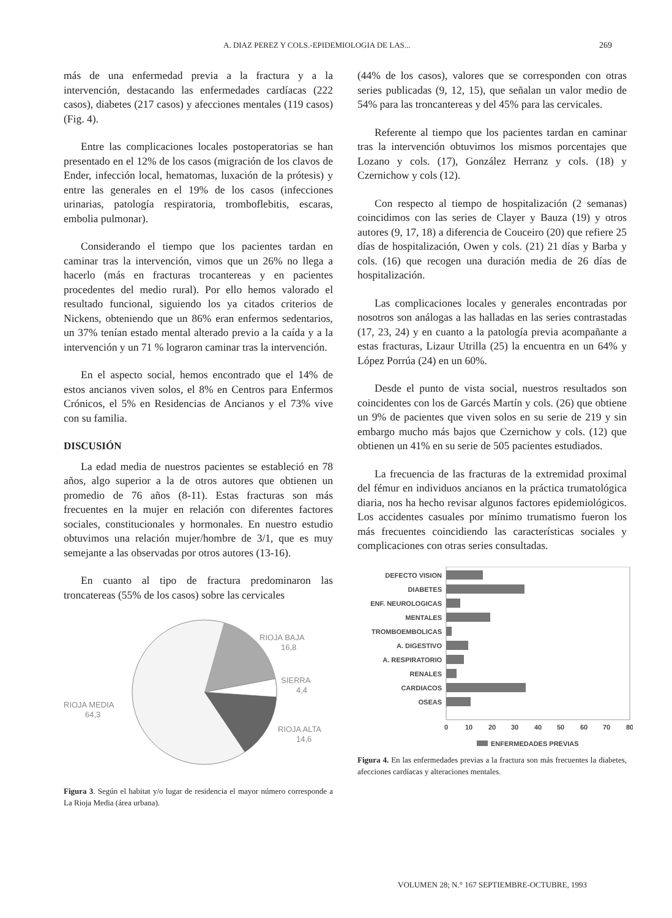A. DIAZ PEREZ Y COLS.-EPIDEMIOLOGIA DE LAS... 269
más de una enfermedad previa a la fractura y a la intervención, destacando las enfermedades cardíacas (222 casos), diabetes (217 casos) y afecciones mentales (119 casos) (Fig. 4).
Entre las complicaciones locales postoperatorias se han presentado en el 12% de los casos (migración de los clavos de Ender, infección local, hematomas, luxación de la prótesis) y entre las generales en el 19% de los casos (infecciones urinarias, patología respiratoria, tromboflebitis, escaras, embolia pulmonar).
Considerando el tiempo que los pacientes tardan en caminar tras la intervención, vimos que un 26% no llega a hacerlo (más en fracturas trocantereas y en pacientes procedentes del medio rural). Por ello hemos valorado el resultado funcional, siguiendo los ya citados criterios de Nickens, obteniendo que un 86% eran enfermos sedentarios, un 37% tenían estado mental alterado previo a la caída y a la intervención y un 71 % lograron caminar tras la intervención.
En el aspecto social, hemos encontrado que el 14% de estos ancianos viven solos, el 8% en Centros para Enfermos Crónicos, el 5% en Residencias de Ancianos y el 73% vive con su familia.
DISCUSIÓN
La edad media de nuestros pacientes se estableció en 78 años, algo superior a la de otros autores que obtienen un promedio de 76 años (8-11). Estas fracturas son más frecuentes en la mujer en relación con diferentes factores sociales, constitucionales y hormonales. En nuestro estudio obtuvimos una relación mujer/hombre de 3/1, que es muy semejante a las observadas por otros autores (13-16).
En cuanto al tipo de fractura predominaron las troncatereas (55% de los casos) sobre las cervicales
RIOJA BAJA
16,8
SIERRA
4,4
RIOJA MEDIA
64,3
RIOJA ALTA
14,6
Figura 3. Según el habitat y/o lugar de residencia el mayor número corresponde a La Rioja Media (área urbana).
(44% de los casos), valores que se corresponden con otras series publicadas (9, 12, 15), que señalan un valor medio de 54% para las troncantereas y del 45% para las cervicales.
Referente al tiempo que los pacientes tardan en caminar tras la intervención obtuvimos los mismos porcentajes que Lozano y cols. (17), González Herranz y cols. (18) y Czernichow y cols (12).
Con respecto al tiempo de hospitalización (2 semanas) coincidimos con las series de Clayer y Bauza (19) y otros autores (9, 17, 18) a diferencia de Couceiro (20) que refiere 25 días de hospitalización, Owen y cols. (21) 21 días y Barba y cols. (16) que recogen una duración media de 26 días de hospitalización.
Las complicaciones locales y generales encontradas por nosotros son análogas a las halladas en las series contrastadas (17, 23, 24) y en cuanto a la patología previa acompañante a estas fracturas, Lizaur Utrilla (25) la encuentra en un 64% y López Porrúa (24) en un 60%.
Desde el punto de vista social, nuestros resultados son coincidentes con los de Garcés Martín y cols. (26) que obtiene un 9% de pacientes que viven solos en su serie de 219 y sin embargo mucho más bajos que Czernichow y cols. (12) que obtienen un 41% en su serie de 505 pacientes estudiados.
La frecuencia de las fracturas de la extremidad proximal del fémur en individuos ancianos en la práctica trumatológica diaria, nos ha hecho revisar algunos factores epidemiológicos. Los accidentes casuales por mínimo trumatismo fueron los más frecuentes coincidiendo las características sociales y complicaciones con otras series consultadas.
DEFECTO VISION
DIABETES
ENF. NEUROLOGICAS
MENTALES
TROMBOEMBOLICAS
A. DIGESTIVO
A. RESPIRATORIO
RENALES
CARDIACOS
OSEAS
0
10
20
30
40
50
60
70
80
ENFERMEDADES PREVIAS
Figura 4. En las enfermedades previas a la fractura son más frecuentes la diabetes, afecciones cardíacas y alteraciones mentales.
VOLUMEN 28; N.° 167 SEPTIEMBRE-OCTUBRE, 1993